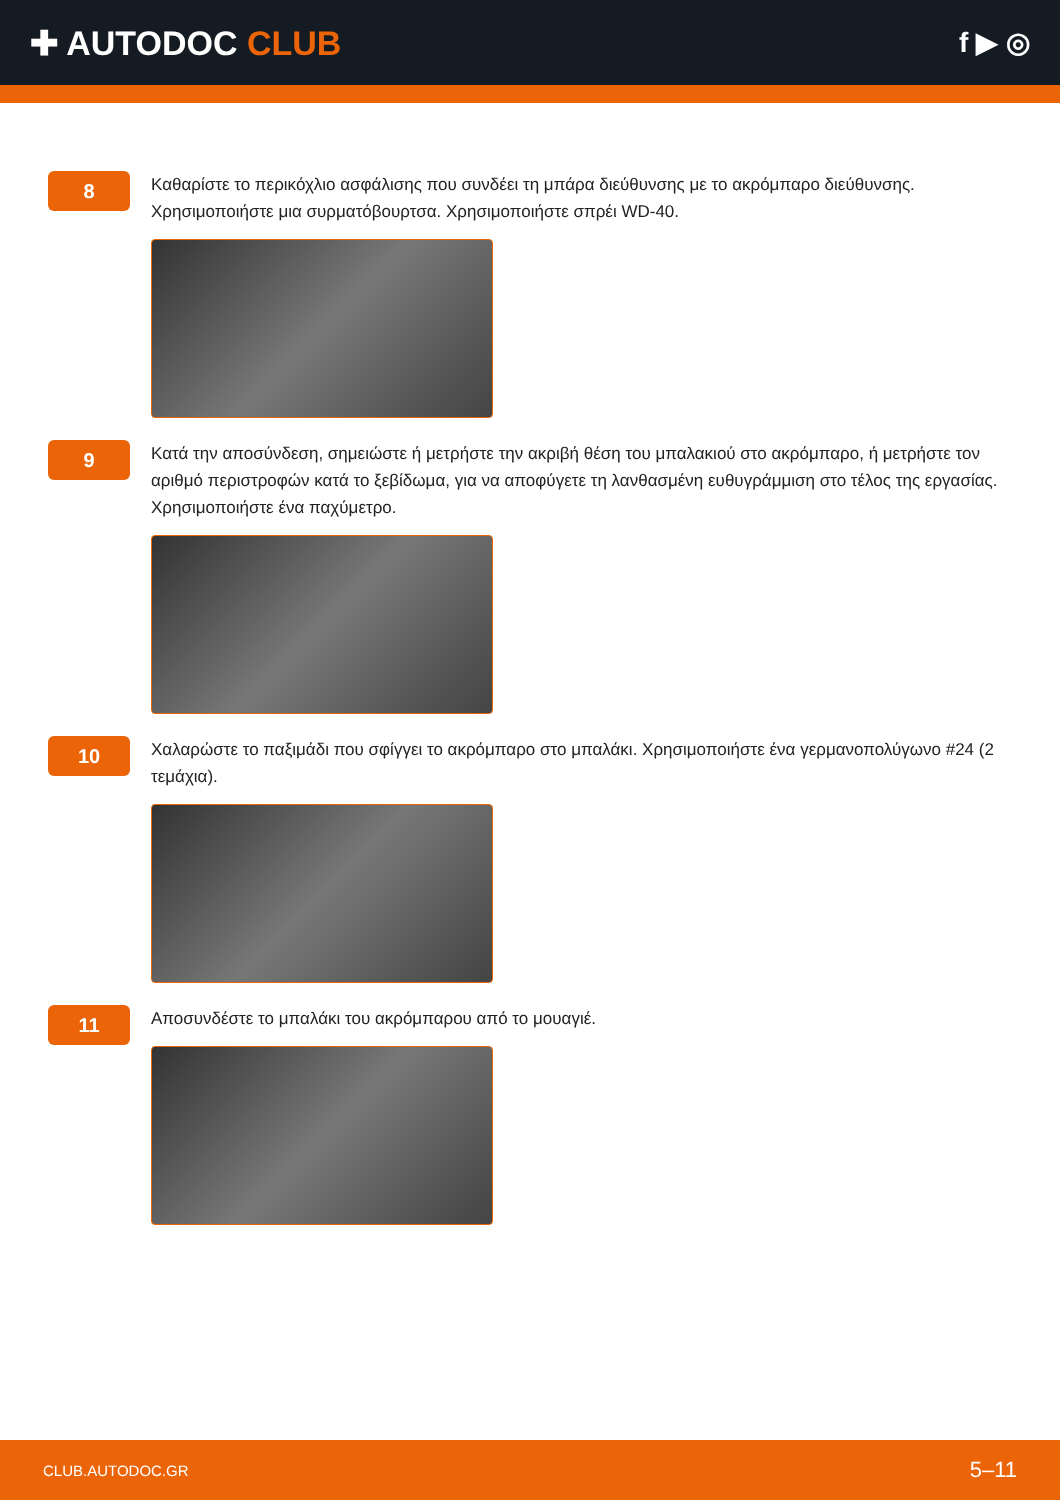✚ AUTODOC CLUB
f ▶ ◎
8
Καθαρίστε το περικόχλιο ασφάλισης που συνδέει τη μπάρα διεύθυνσης με το ακρόμπαρο διεύθυνσης. Χρησιμοποιήστε μια συρματόβουρτσα. Χρησιμοποιήστε σπρέι WD-40.
9
Κατά την αποσύνδεση, σημειώστε ή μετρήστε την ακριβή θέση του μπαλακιού στο ακρόμπαρο, ή μετρήστε τον αριθμό περιστροφών κατά το ξεβίδωμα, για να αποφύγετε τη λανθασμένη ευθυγράμμιση στο τέλος της εργασίας. Χρησιμοποιήστε ένα παχύμετρο.
10
Χαλαρώστε το παξιμάδι που σφίγγει το ακρόμπαρο στο μπαλάκι. Χρησιμοποιήστε ένα γερμανοπολύγωνο #24 (2 τεμάχια).
11
Αποσυνδέστε το μπαλάκι του ακρόμπαρου από το μουαγιέ.
CLUB.AUTODOC.GR 5–11